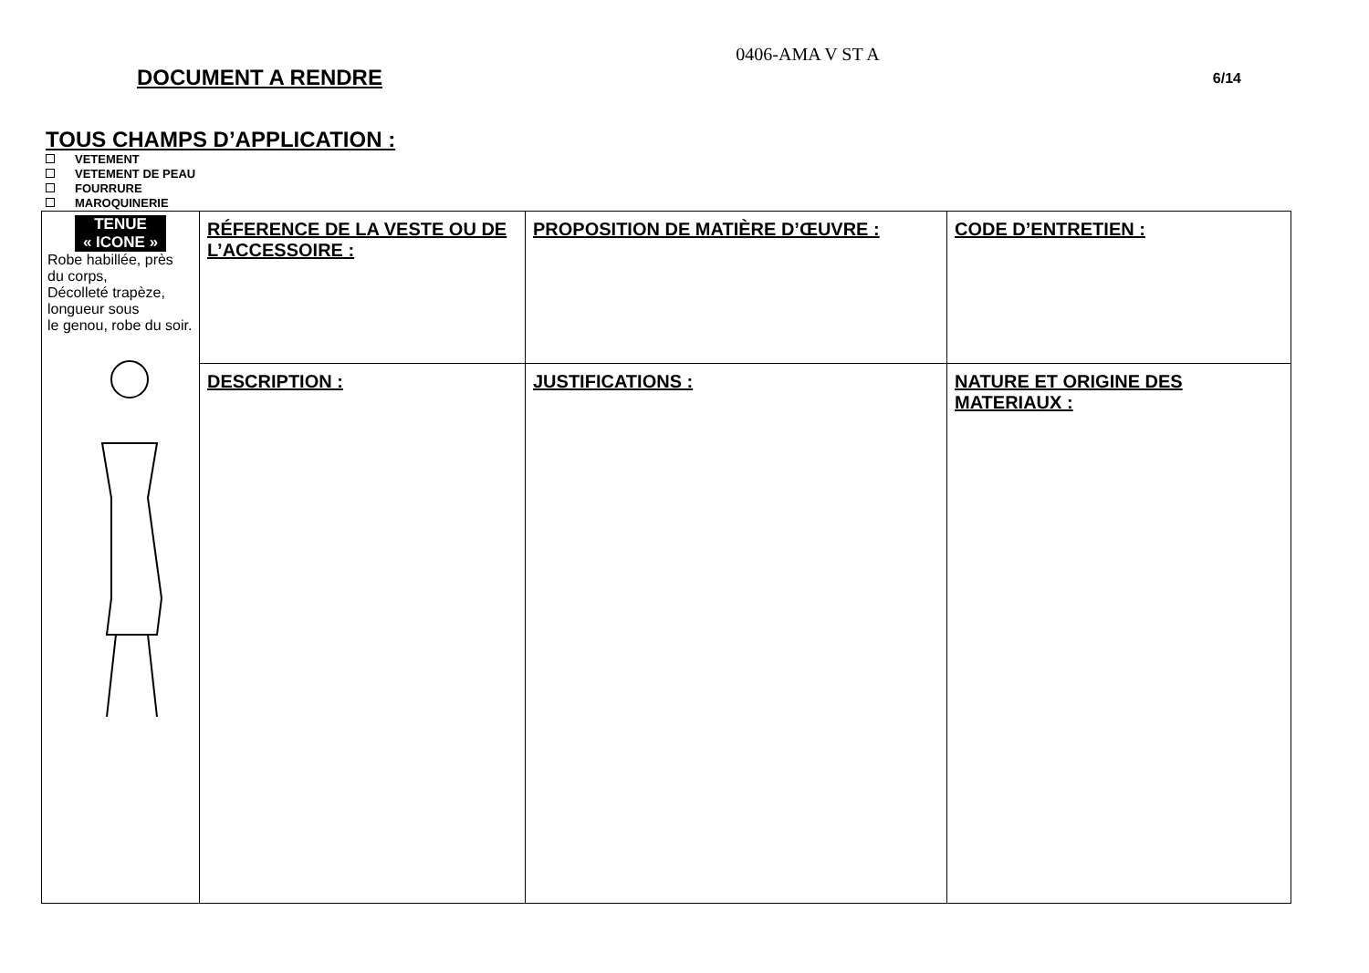0406-AMA V ST A
DOCUMENT A RENDRE 6/14
TOUS CHAMPS D’APPLICATION :
VETEMENT
VETEMENT DE PEAU
FOURRURE
MAROQUINERIE
| TENUE « ICONE » Robe habillée, près du corps, Décolleté trapèze, longueur sous le genou, robe du soir. | RÉFERENCE DE LA VESTE OU DE L’ACCESSOIRE : | PROPOSITION DE MATIÈRE D’ŒUVRE : | CODE D’ENTRETIEN : |
| | DESCRIPTION : | JUSTIFICATIONS : | NATURE ET ORIGINE DES MATERIAUX : |